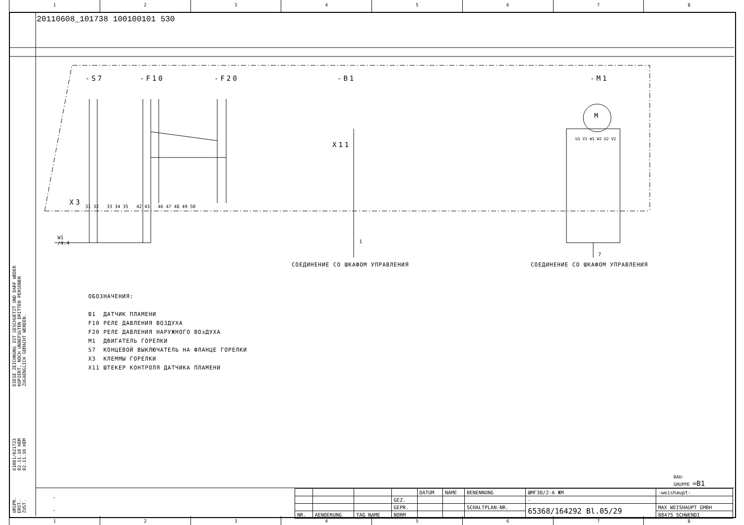1 2 3 4 5 6 7 8
20110608_101738 100100101 530
-S7 -F10 -F20 -B1 -M1
X3
X11
M
U1 V1 W1 W2 U2 V2
31 32 33 34 35 42 43 46 47 48 49 50
W1
/4.4
1
7
СОЕДИНЕНИЕ СО ШКАФОМ УПРАВЛЕНИЯ
СОЕДИНЕНИЕ СО ШКАФОМ УПРАВЛЕНИЯ
ОБОЗНАЧЕНИЯ:
B1 ДАТЧИК ПЛАМЕНИ
F10 РЕЛЕ ДАВЛЕНИЯ ВОЗДУХА
F20 РЕЛЕ ДАВЛЕНИЯ НАРУЖНОГО ВОзДУХА
M1 ДВИГАТЕЛЬ ГОРЕЛКИ
S7 КОНЦЕВОЙ ВЫКЛЮЧАТЕЛЬ НА ФЛАНЦЕ ГОРЕЛКИ
X3 КЛЕММЫ ГОРЕЛКИ
X11 ШТЕКЕР КОНТРОЛЯ ДАТЧИКА ПЛАМЕНИ
DIESE ZEICHNUNG IST GESCHUETZT UND DARF WEDER KOPIERT, NOCH UNBEFUGTEN DRITTEN PERSONEN ZUGAENGLICH GEMACHT WERDEN.
61001/021723 02.11.10 HEM 02.11.10 HEM
URSPR. ERST. ZUST.
-
-
BAU-
GRUPPE =B1
| | | | | DATUM | NAME | BENENNUNG | ШМГ30/2-А ЖМ | -weishaupt- |
| | | | GEZ. | | | | - | |
| | | | GEPR. | | | SCHALTPLAN-NR. | 65368/164292 Bl.05/29 | MAX WEISHAUPT GMBH |
| NR. | AENDERUNG | TAG NAME | NORM | | | | | 88475 SCHWENDI |
1 2 3 4 5 6 7 8